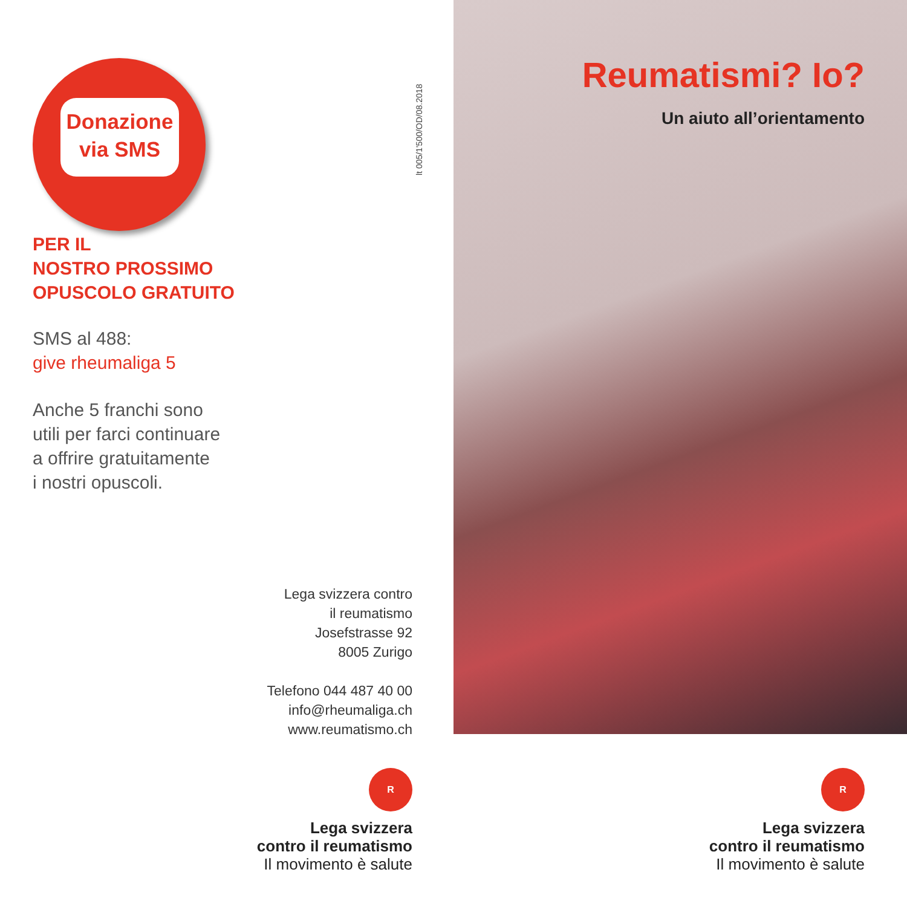Donazione
via SMS
PER IL
NOSTRO PROSSIMO
OPUSCOLO GRATUITO
SMS al 488:
give rheumaliga 5
Anche 5 franchi sono
utili per farci continuare
a offrire gratuitamente
i nostri opuscoli.
lt 005/1'500/OD/08.2018
Lega svizzera contro
il reumatismo
Josefstrasse 92
8005 Zurigo
Telefono 044 487 40 00
info@rheumaliga.ch
www.reumatismo.ch
R
Lega svizzera
contro il reumatismo
Il movimento è salute
Reumatismi? Io?
Un aiuto all’orientamento
R
Lega svizzera
contro il reumatismo
Il movimento è salute